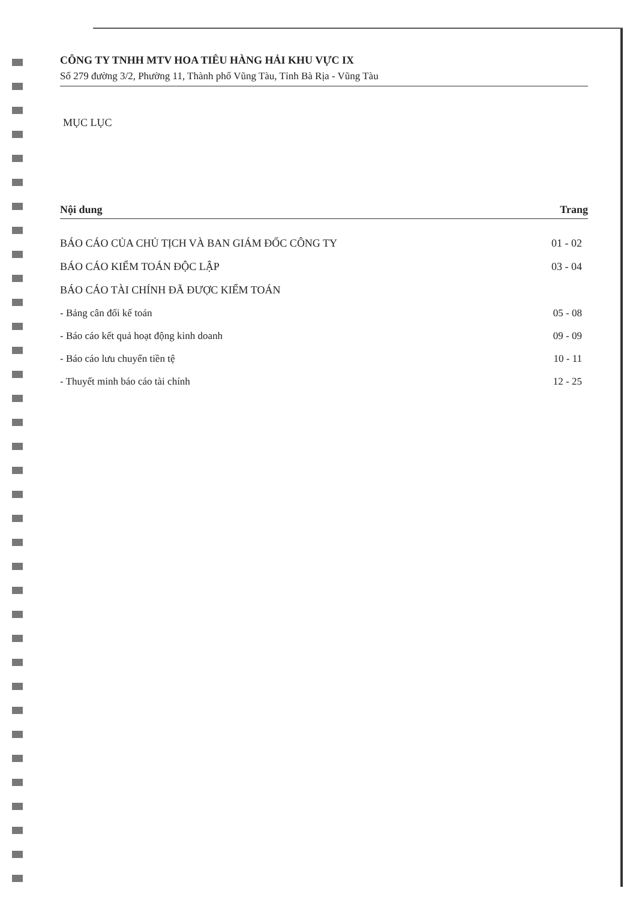CÔNG TY TNHH MTV HOA TIÊU HÀNG HẢI KHU VỰC IX
Số 279 đường 3/2, Phường 11, Thành phố Vũng Tàu, Tỉnh Bà Rịa - Vũng Tàu
MỤC LỤC
| Nội dung | Trang |
| --- | --- |
| BÁO CÁO CỦA CHỦ TỊCH VÀ BAN GIÁM ĐỐC CÔNG TY | 01 - 02 |
| BÁO CÁO KIỂM TOÁN ĐỘC LẬP | 03 - 04 |
| BÁO CÁO TÀI CHÍNH ĐÃ ĐƯỢC KIỂM TOÁN | |
| - Bảng cân đối kế toán | 05 - 08 |
| - Báo cáo kết quả hoạt động kinh doanh | 09 - 09 |
| - Báo cáo lưu chuyển tiền tệ | 10 - 11 |
| - Thuyết minh báo cáo tài chính | 12 - 25 |